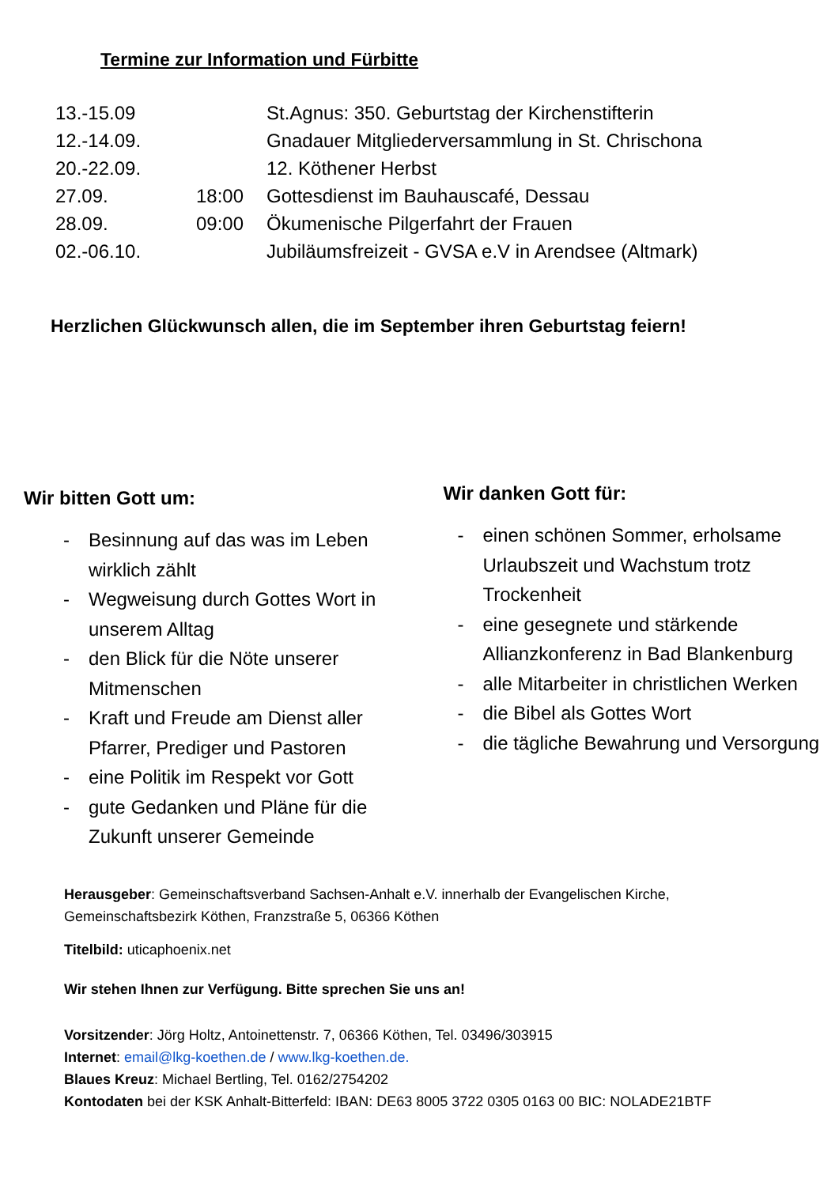Termine zur Information und Fürbitte
| 13.-15.09 | | St.Agnus: 350. Geburtstag der Kirchenstifterin |
| 12.-14.09. | | Gnadauer Mitgliederversammlung in St. Chrischona |
| 20.-22.09. | | 12. Köthener Herbst |
| 27.09. | 18:00 | Gottesdienst im Bauhauscafé, Dessau |
| 28.09. | 09:00 | Ökumenische Pilgerfahrt der Frauen |
| 02.-06.10. | | Jubiläumsfreizeit - GVSA e.V in Arendsee (Altmark) |
Herzlichen Glückwunsch allen, die im September ihren Geburtstag feiern!
Wir bitten Gott um:
- Besinnung auf das was im Leben wirklich zählt
- Wegweisung durch Gottes Wort in unserem Alltag
- den Blick für die Nöte unserer Mitmenschen
- Kraft und Freude am Dienst aller Pfarrer, Prediger und Pastoren
- eine Politik im Respekt vor Gott
- gute Gedanken und Pläne für die Zukunft unserer Gemeinde
Wir danken Gott für:
- einen schönen Sommer, erholsame Urlaubszeit und Wachstum trotz Trockenheit
- eine gesegnete und stärkende Allianzkonferenz in Bad Blankenburg
- alle Mitarbeiter in christlichen Werken
- die Bibel als Gottes Wort
- die tägliche Bewahrung und Versorgung
Herausgeber: Gemeinschaftsverband Sachsen-Anhalt e.V. innerhalb der Evangelischen Kirche,
Gemeinschaftsbezirk Köthen, Franzstraße 5, 06366 Köthen
Titelbild: uticaphoenix.net
Wir stehen Ihnen zur Verfügung. Bitte sprechen Sie uns an!
Vorsitzender: Jörg Holtz, Antoinettenstr. 7, 06366 Köthen, Tel. 03496/303915
Internet: email@lkg-koethen.de / www.lkg-koethen.de.
Blaues Kreuz: Michael Bertling, Tel. 0162/2754202
Kontodaten bei der KSK Anhalt-Bitterfeld: IBAN: DE63 8005 3722 0305 0163 00 BIC: NOLADE21BTF